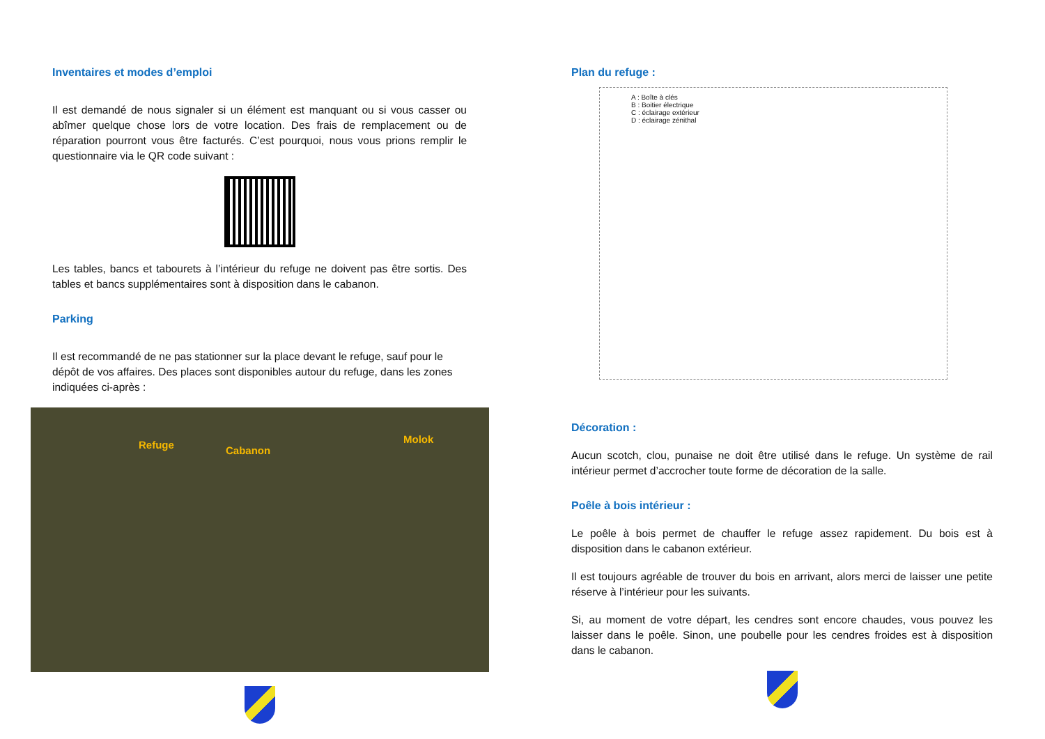Inventaires et modes d’emploi
Il est demandé de nous signaler si un élément est manquant ou si vous casser ou abîmer quelque chose lors de votre location. Des frais de remplacement ou de réparation pourront vous être facturés. C’est pourquoi, nous vous prions remplir le questionnaire via le QR code suivant :
Les tables, bancs et tabourets à l’intérieur du refuge ne doivent pas être sortis. Des tables et bancs supplémentaires sont à disposition dans le cabanon.
Parking
Il est recommandé de ne pas stationner sur la place devant le refuge, sauf pour le dépôt de vos affaires. Des places sont disponibles autour du refuge, dans les zones indiquées ci-après :
Refuge Cabanon
Molok
Plan du refuge :
A : Boîte à clés
B : Boitier électrique
C : éclairage extérieur
D : éclairage zénithal
Décoration :
Aucun scotch, clou, punaise ne doit être utilisé dans le refuge. Un système de rail intérieur permet d’accrocher toute forme de décoration de la salle.
Poêle à bois intérieur :
Le poêle à bois permet de chauffer le refuge assez rapidement. Du bois est à disposition dans le cabanon extérieur.
Il est toujours agréable de trouver du bois en arrivant, alors merci de laisser une petite réserve à l’intérieur pour les suivants.
Si, au moment de votre départ, les cendres sont encore chaudes, vous pouvez les laisser dans le poêle. Sinon, une poubelle pour les cendres froides est à disposition dans le cabanon.